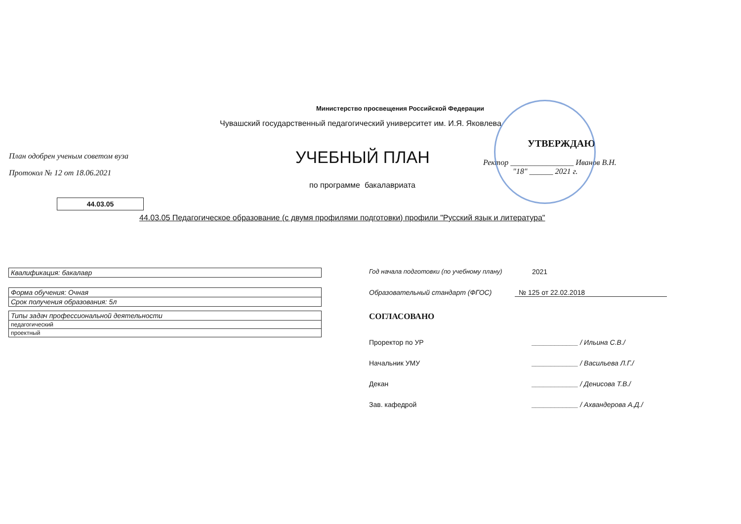Министерство просвещения Российской Федерации
Чувашский государственный педагогический университет им. И.Я. Яковлева
План одобрен ученым советом вуза
Протокол № 12 от 18.06.2021
УЧЕБНЫЙ ПЛАН
по программе бакалавриата
УТВЕРЖДАЮ
Ректор ________________ Иванов В.Н.
"18" ______ 2021 г.
44.03.05
44.03.05 Педагогическое образование (с двумя профилями подготовки) профили "Русский язык и литература"
| Квалификация: бакалавр |
| Форма обучения: Очная |
| Срок получения образования: 5л |
| Типы задач профессиональной деятельности |
| педагогический |
| проектный |
Год начала подготовки (по учебному плану) 2021
Образовательный стандарт (ФГОС) № 125 от 22.02.2018
СОГЛАСОВАНО
Проректор по УР ____________ / Ильина С.В./
Начальник УМУ ____________ / Васильева Л.Г./
Декан ____________ / Денисова Т.В./
Зав. кафедрой ____________ / Ахвандерова А.Д./